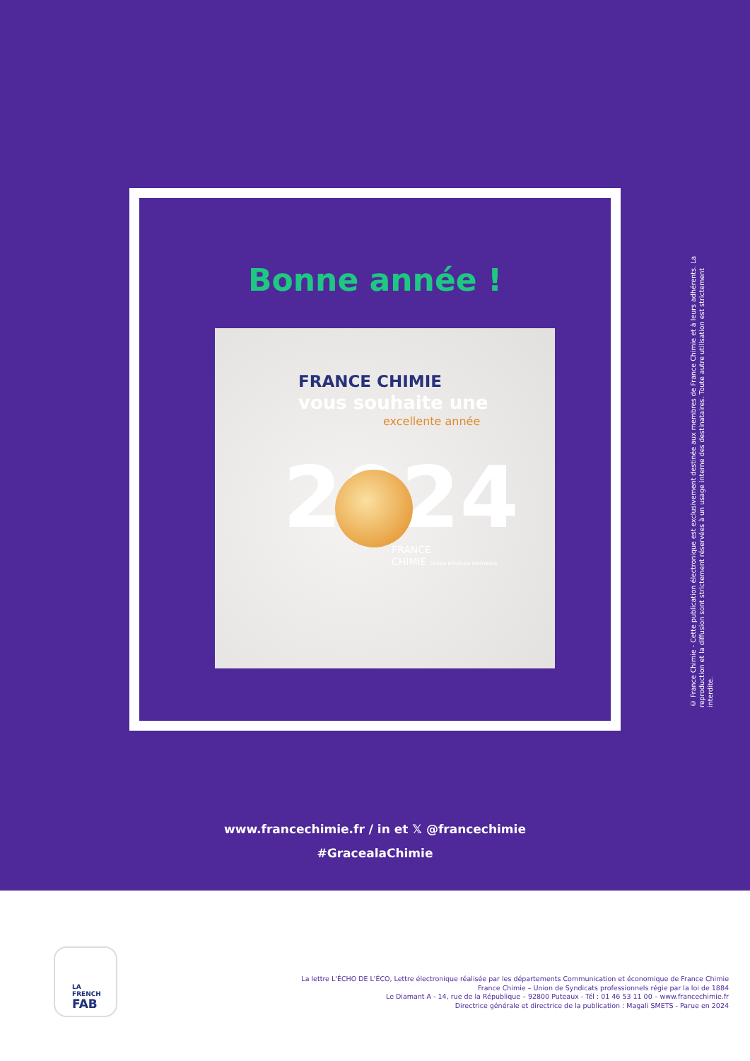Bonne année !
2024
FRANCE CHIMIE
vous souhaite une
excellente année
FRANCE
CHIMIE CRÉER RÉVÉLER PARTAGER
© France Chimie - Cette publication électronique est exclusivement destinée aux membres de France Chimie et à leurs adhérents. La reproduction et la diffusion sont strictement réservées à un usage interne des destinataires. Toute autre utilisation est strictement interdite.
www.francechimie.fr / in et 𝕏 @francechimie
#GracealaChimie
LA
FRENCH
FAB
La lettre L'ÉCHO DE L'ÉCO, Lettre électronique réalisée par les départements Communication et économique de France Chimie
France Chimie – Union de Syndicats professionnels régie par la loi de 1884
Le Diamant A - 14, rue de la République – 92800 Puteaux - Tél : 01 46 53 11 00 – www.francechimie.fr
Directrice générale et directrice de la publication : Magali SMETS - Parue en 2024